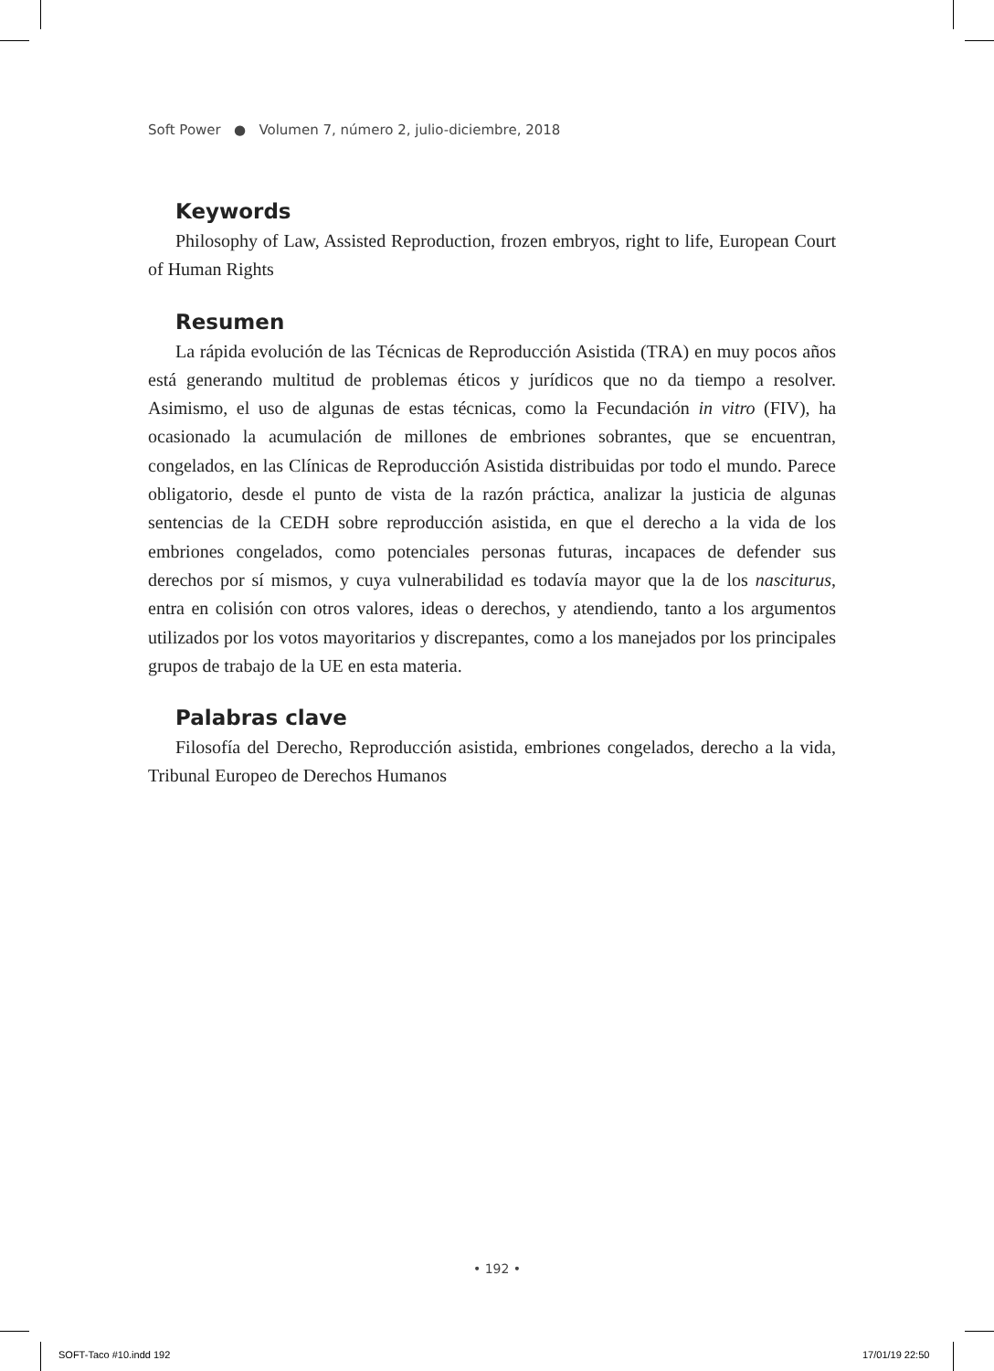Soft Power ● Volumen 7, número 2, julio-diciembre, 2018
Keywords
Philosophy of Law, Assisted Reproduction, frozen embryos, right to life, European Court of Human Rights
Resumen
La rápida evolución de las Técnicas de Reproducción Asistida (TRA) en muy pocos años está generando multitud de problemas éticos y jurídicos que no da tiempo a resolver. Asimismo, el uso de algunas de estas técnicas, como la Fecundación in vitro (FIV), ha ocasionado la acumulación de millones de embriones sobrantes, que se encuentran, congelados, en las Clínicas de Reproducción Asistida distribuidas por todo el mundo. Parece obligatorio, desde el punto de vista de la razón práctica, analizar la justicia de algunas sentencias de la CEDH sobre reproducción asistida, en que el derecho a la vida de los embriones congelados, como potenciales personas futuras, incapaces de defender sus derechos por sí mismos, y cuya vulnerabilidad es todavía mayor que la de los nasciturus, entra en colisión con otros valores, ideas o derechos, y atendiendo, tanto a los argumentos utilizados por los votos mayoritarios y discrepantes, como a los manejados por los principales grupos de trabajo de la UE en esta materia.
Palabras clave
Filosofía del Derecho, Reproducción asistida, embriones congelados, derecho a la vida, Tribunal Europeo de Derechos Humanos
• 192 •
SOFT-Taco #10.indd 192 17/01/19 22:50